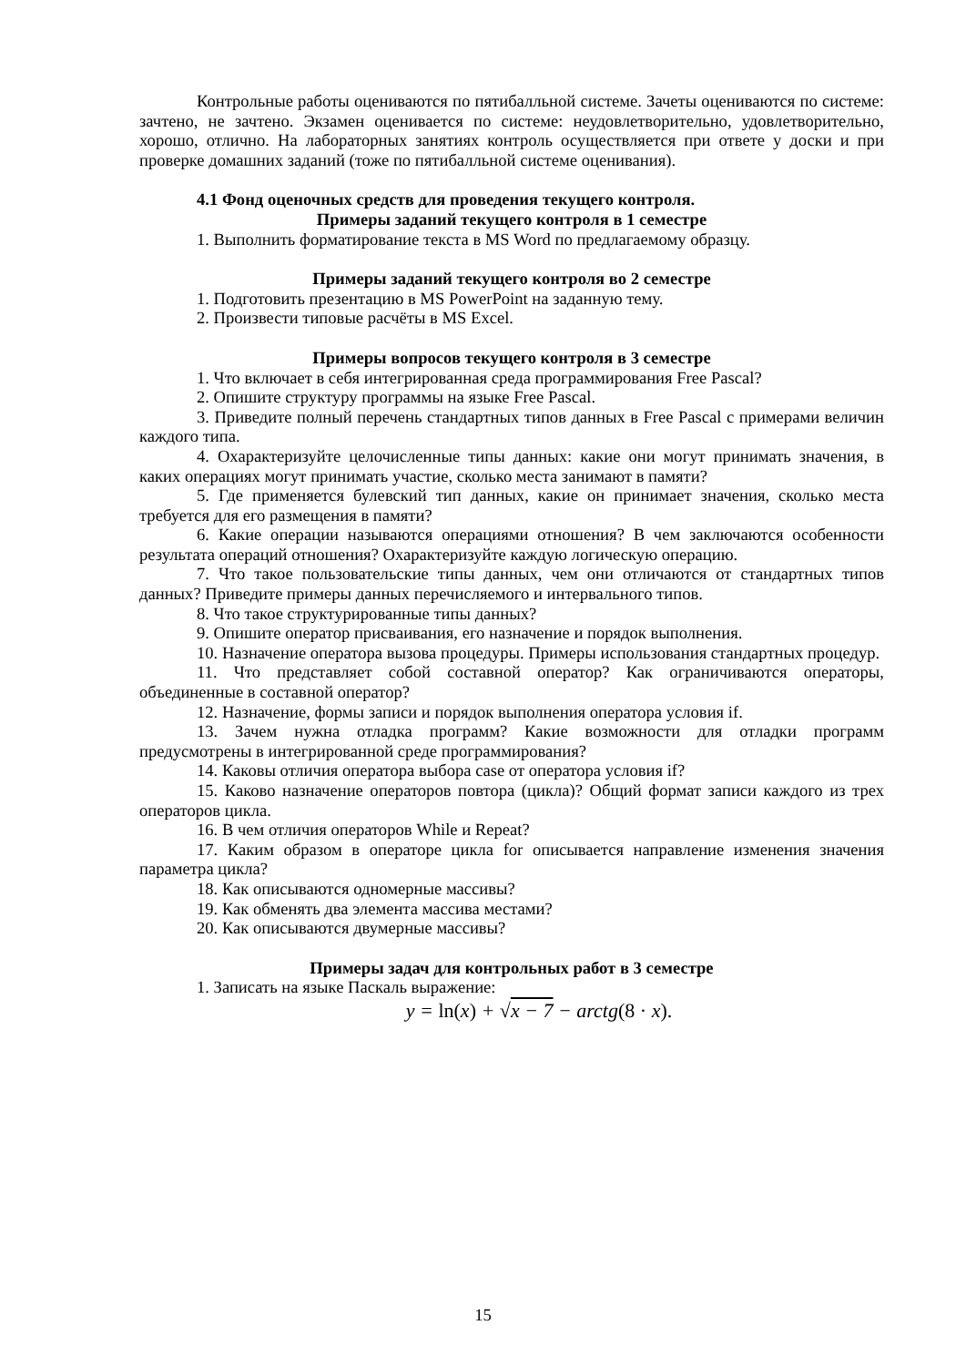Контрольные работы оцениваются по пятибалльной системе. Зачеты оцениваются по системе: зачтено, не зачтено. Экзамен оценивается по системе: неудовлетворительно, удовлетворительно, хорошо, отлично. На лабораторных занятиях контроль осуществляется при ответе у доски и при проверке домашних заданий (тоже по пятибалльной системе оценивания).
4.1 Фонд оценочных средств для проведения текущего контроля.
Примеры заданий текущего контроля в 1 семестре
1. Выполнить форматирование текста в MS Word по предлагаемому образцу.
Примеры заданий текущего контроля во 2 семестре
1. Подготовить презентацию в MS PowerPoint на заданную тему.
2. Произвести типовые расчёты в MS Excel.
Примеры вопросов текущего контроля в 3 семестре
1. Что включает в себя интегрированная среда программирования Free Pascal?
2. Опишите структуру программы на языке Free Pascal.
3. Приведите полный перечень стандартных типов данных в Free Pascal с примерами величин каждого типа.
4. Охарактеризуйте целочисленные типы данных: какие они могут принимать значения, в каких операциях могут принимать участие, сколько места занимают в памяти?
5. Где применяется булевский тип данных, какие он принимает значения, сколько места требуется для его размещения в памяти?
6. Какие операции называются операциями отношения? В чем заключаются особенности результата операций отношения? Охарактеризуйте каждую логическую операцию.
7. Что такое пользовательские типы данных, чем они отличаются от стандартных типов данных? Приведите примеры данных перечисляемого и интервального типов.
8. Что такое структурированные типы данных?
9. Опишите оператор присваивания, его назначение и порядок выполнения.
10. Назначение оператора вызова процедуры. Примеры использования стандартных процедур.
11. Что представляет собой составной оператор? Как ограничиваются операторы, объединенные в составной оператор?
12. Назначение, формы записи и порядок выполнения оператора условия if.
13. Зачем нужна отладка программ? Какие возможности для отладки программ предусмотрены в интегрированной среде программирования?
14. Каковы отличия оператора выбора case от оператора условия if?
15. Каково назначение операторов повтора (цикла)? Общий формат записи каждого из трех операторов цикла.
16. В чем отличия операторов While и Repeat?
17. Каким образом в операторе цикла for описывается направление изменения значения параметра цикла?
18. Как описываются одномерные массивы?
19. Как обменять два элемента массива местами?
20. Как описываются двумерные массивы?
Примеры задач для контрольных работ в 3 семестре
1. Записать на языке Паскаль выражение:
y = ln(x) + √x − 7 − arctg(8 · x).
15